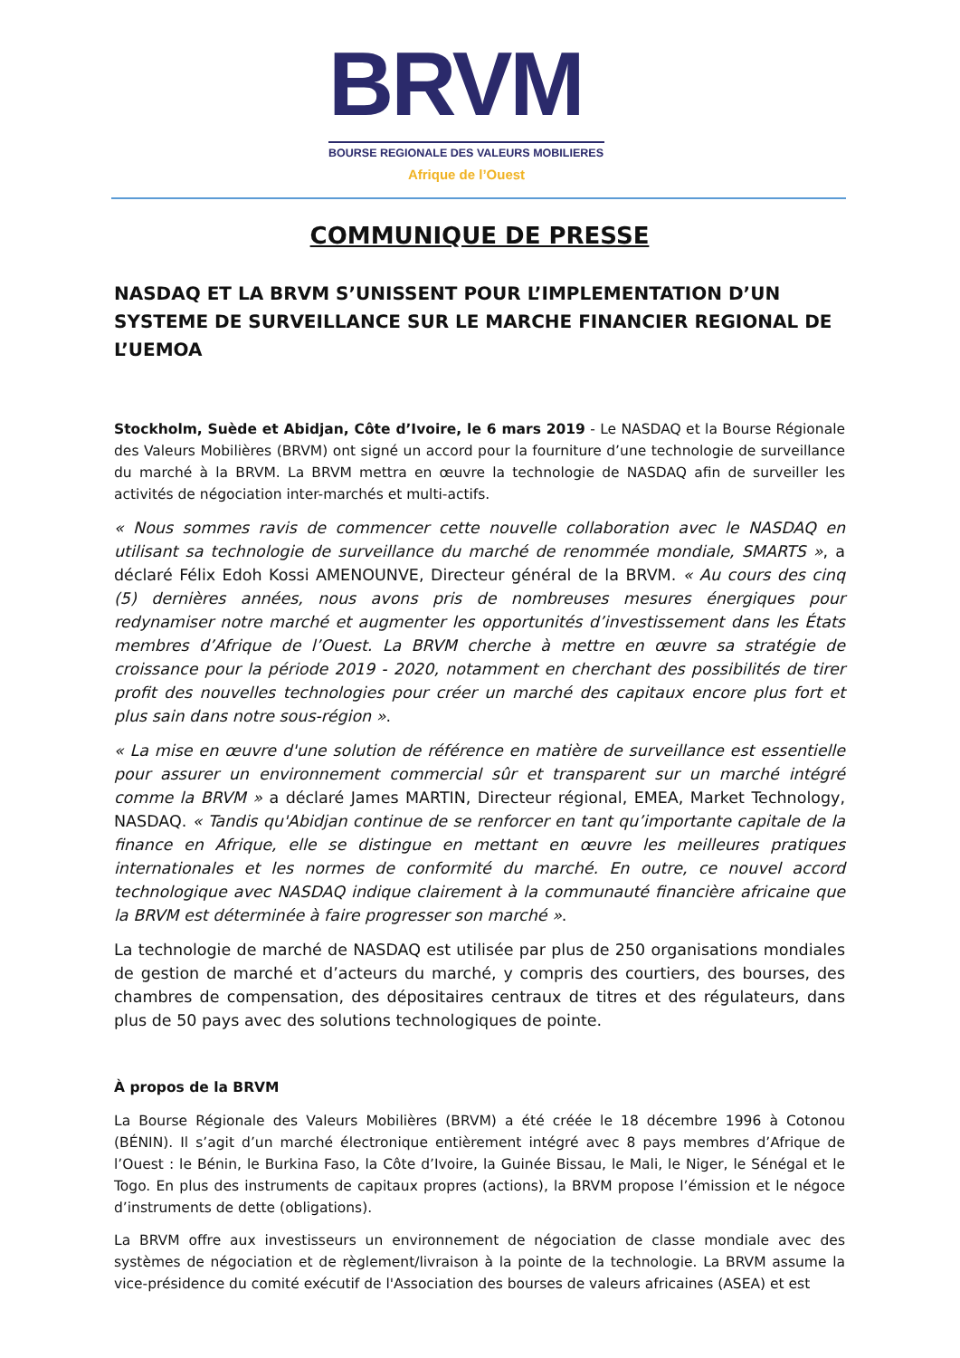BRVM
BOURSE REGIONALE DES VALEURS MOBILIERES
Afrique de l’Ouest
COMMUNIQUE DE PRESSE
NASDAQ ET LA BRVM S’UNISSENT POUR L’IMPLEMENTATION D’UN SYSTEME DE SURVEILLANCE SUR LE MARCHE FINANCIER REGIONAL DE L’UEMOA
Stockholm, Suède et Abidjan, Côte d’Ivoire, le 6 mars 2019 - Le NASDAQ et la Bourse Régionale des Valeurs Mobilières (BRVM) ont signé un accord pour la fourniture d’une technologie de surveillance du marché à la BRVM. La BRVM mettra en œuvre la technologie de NASDAQ afin de surveiller les activités de négociation inter-marchés et multi-actifs.
« Nous sommes ravis de commencer cette nouvelle collaboration avec le NASDAQ en utilisant sa technologie de surveillance du marché de renommée mondiale, SMARTS », a déclaré Félix Edoh Kossi AMENOUNVE, Directeur général de la BRVM. « Au cours des cinq (5) dernières années, nous avons pris de nombreuses mesures énergiques pour redynamiser notre marché et augmenter les opportunités d’investissement dans les États membres d’Afrique de l’Ouest. La BRVM cherche à mettre en œuvre sa stratégie de croissance pour la période 2019 - 2020, notamment en cherchant des possibilités de tirer profit des nouvelles technologies pour créer un marché des capitaux encore plus fort et plus sain dans notre sous-région ».
« La mise en œuvre d'une solution de référence en matière de surveillance est essentielle pour assurer un environnement commercial sûr et transparent sur un marché intégré comme la BRVM » a déclaré James MARTIN, Directeur régional, EMEA, Market Technology, NASDAQ. « Tandis qu'Abidjan continue de se renforcer en tant qu’importante capitale de la finance en Afrique, elle se distingue en mettant en œuvre les meilleures pratiques internationales et les normes de conformité du marché. En outre, ce nouvel accord technologique avec NASDAQ indique clairement à la communauté financière africaine que la BRVM est déterminée à faire progresser son marché ».
La technologie de marché de NASDAQ est utilisée par plus de 250 organisations mondiales de gestion de marché et d’acteurs du marché, y compris des courtiers, des bourses, des chambres de compensation, des dépositaires centraux de titres et des régulateurs, dans plus de 50 pays avec des solutions technologiques de pointe.
À propos de la BRVM
La Bourse Régionale des Valeurs Mobilières (BRVM) a été créée le 18 décembre 1996 à Cotonou (BÉNIN). Il s’agit d’un marché électronique entièrement intégré avec 8 pays membres d’Afrique de l’Ouest : le Bénin, le Burkina Faso, la Côte d’Ivoire, la Guinée Bissau, le Mali, le Niger, le Sénégal et le Togo. En plus des instruments de capitaux propres (actions), la BRVM propose l’émission et le négoce d’instruments de dette (obligations).
La BRVM offre aux investisseurs un environnement de négociation de classe mondiale avec des systèmes de négociation et de règlement/livraison à la pointe de la technologie. La BRVM assume la vice-présidence du comité exécutif de l'Association des bourses de valeurs africaines (ASEA) et est